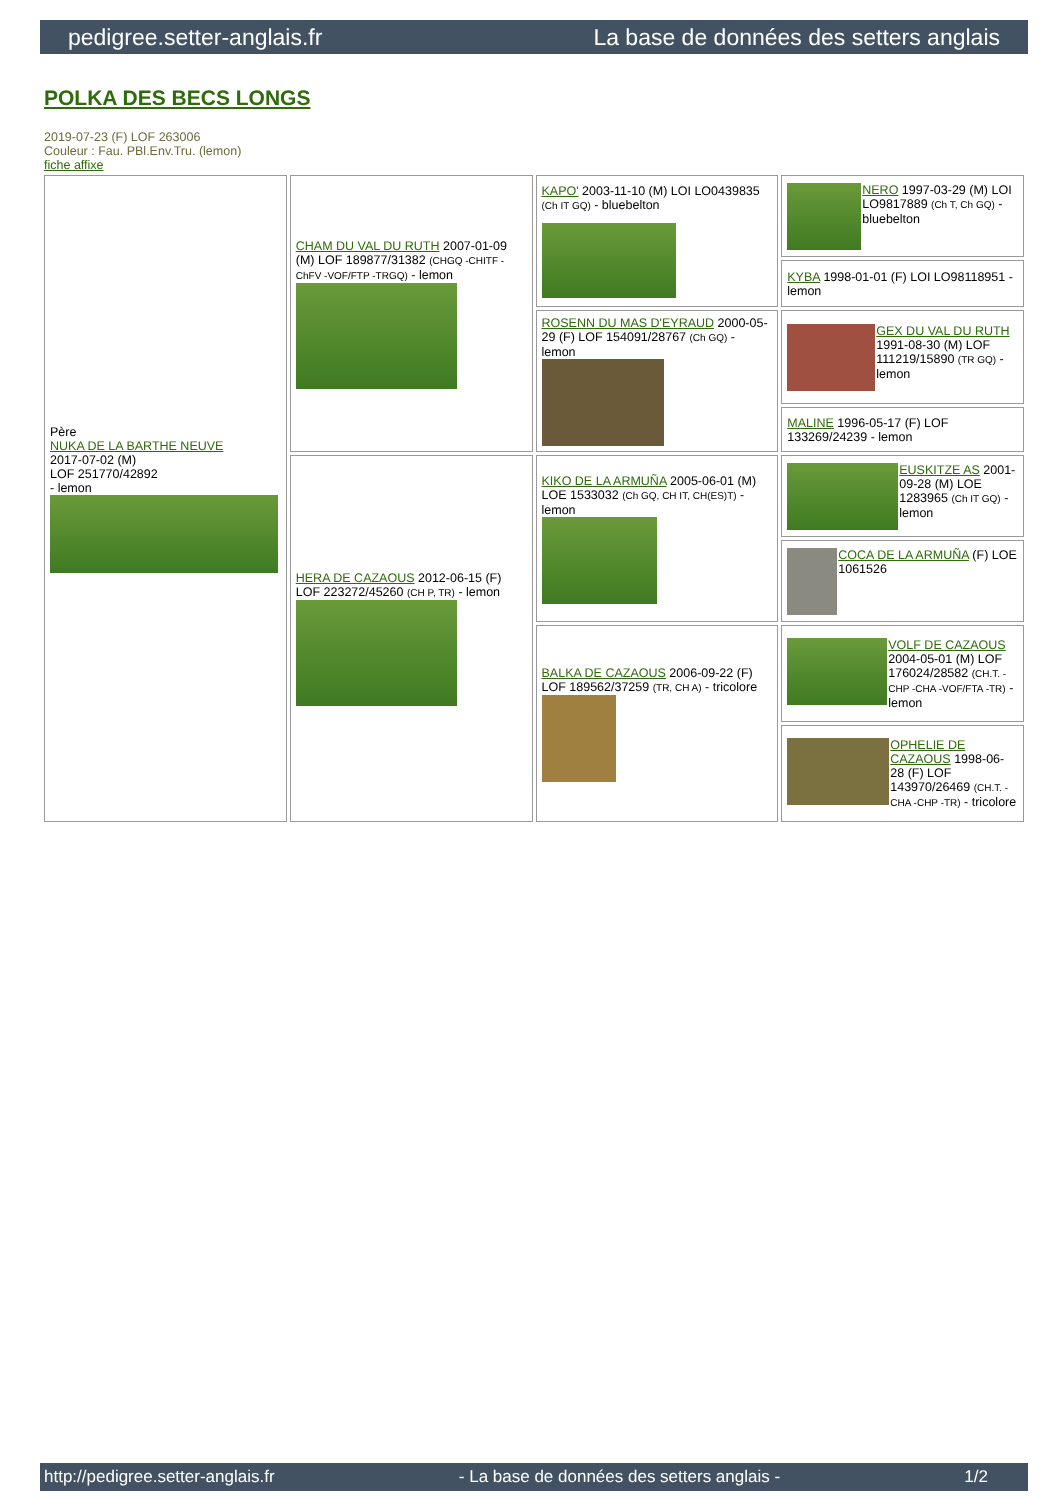pedigree.setter-anglais.fr La base de données des setters anglais
POLKA DES BECS LONGS
2019-07-23 (F) LOF 263006
Couleur : Fau. PBl.Env.Tru. (lemon)
fiche affixe
| Père NUKA DE LA BARTHE NEUVE 2017-07-02 (M) LOF 251770/42892 - lemon | CHAM DU VAL DU RUTH 2007-01-09 (M) LOF 189877/31382 (CHGQ -CHITF -ChFV -VOF/FTP -TRGQ) - lemon | KAPO' 2003-11-10 (M) LOI LO0439835 (Ch IT GQ) - bluebelton | NERO 1997-03-29 (M) LOI LO9817889 (Ch T, Ch GQ) - bluebelton |
| | | | KYBA 1998-01-01 (F) LOI LO98118951 - lemon |
| | | ROSENN DU MAS D'EYRAUD 2000-05-29 (F) LOF 154091/28767 (Ch GQ) - lemon | GEX DU VAL DU RUTH 1991-08-30 (M) LOF 111219/15890 (TR GQ) - lemon |
| | | | MALINE 1996-05-17 (F) LOF 133269/24239 - lemon |
| | HERA DE CAZAOUS 2012-06-15 (F) LOF 223272/45260 (CH P, TR) - lemon | KIKO DE LA ARMUÑA 2005-06-01 (M) LOE 1533032 (Ch GQ, CH IT, CH(ES)T) - lemon | EUSKITZE AS 2001-09-28 (M) LOE 1283965 (Ch IT GQ) - lemon |
| | | | COCA DE LA ARMUÑA (F) LOE 1061526 |
| | | BALKA DE CAZAOUS 2006-09-22 (F) LOF 189562/37259 (TR, CH A) - tricolore | VOLF DE CAZAOUS 2004-05-01 (M) LOF 176024/28582 (CH.T. -CHP -CHA -VOF/FTA -TR) - lemon |
| | | | OPHELIE DE CAZAOUS 1998-06-28 (F) LOF 143970/26469 (CH.T. -CHA -CHP -TR) - tricolore |
http://pedigree.setter-anglais.fr - La base de données des setters anglais - 1/2